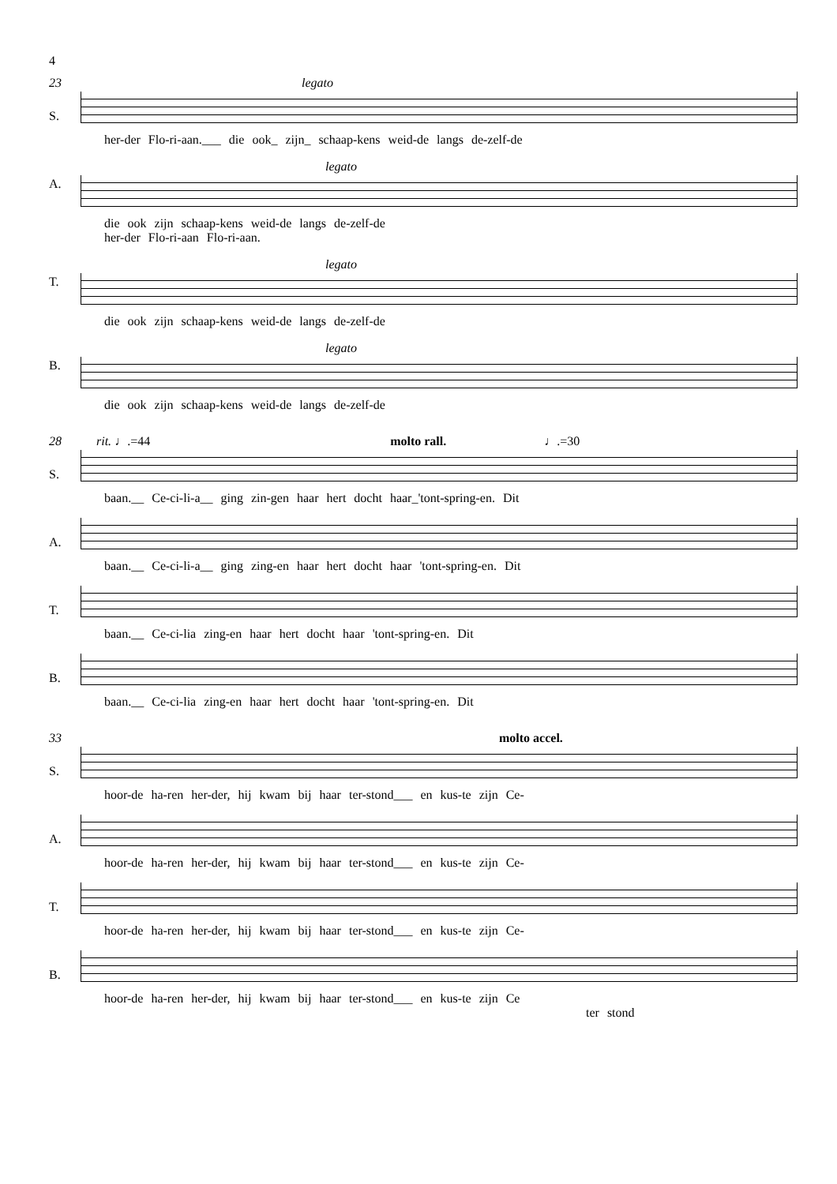4
23 legato
S.
her-der Flo-ri-aan.___ die ook_ zijn_ schaap-kens weid-de langs de-zelf-de
A.
legato
die ook zijn schaap-kens weid-de langs de-zelf-de
her-der Flo-ri-aan Flo-ri-aan.
T.
legato
die ook zijn schaap-kens weid-de langs de-zelf-de
B.
legato
die ook zijn schaap-kens weid-de langs de-zelf-de
28 rit. ♩.=44 molto rall. ♩.=30
S.
baan.__ Ce-ci-li-a__ ging zin-gen haar hert docht haar_'tont-spring-en. Dit
A.
baan.__ Ce-ci-li-a__ ging zing-en haar hert docht haar 'tont-spring-en. Dit
T.
baan.__ Ce-ci-lia zing-en haar hert docht haar 'tont-spring-en. Dit
B.
baan.__ Ce-ci-lia zing-en haar hert docht haar 'tont-spring-en. Dit
33 molto accel.
S.
hoor-de ha-ren her-der, hij kwam bij haar ter-stond___ en kus-te zijn Ce-
A.
hoor-de ha-ren her-der, hij kwam bij haar ter-stond___ en kus-te zijn Ce-
T.
hoor-de ha-ren her-der, hij kwam bij haar ter-stond___ en kus-te zijn Ce-
B.
hoor-de ha-ren her-der, hij kwam bij haar ter-stond___ en kus-te zijn Ce
ter stond